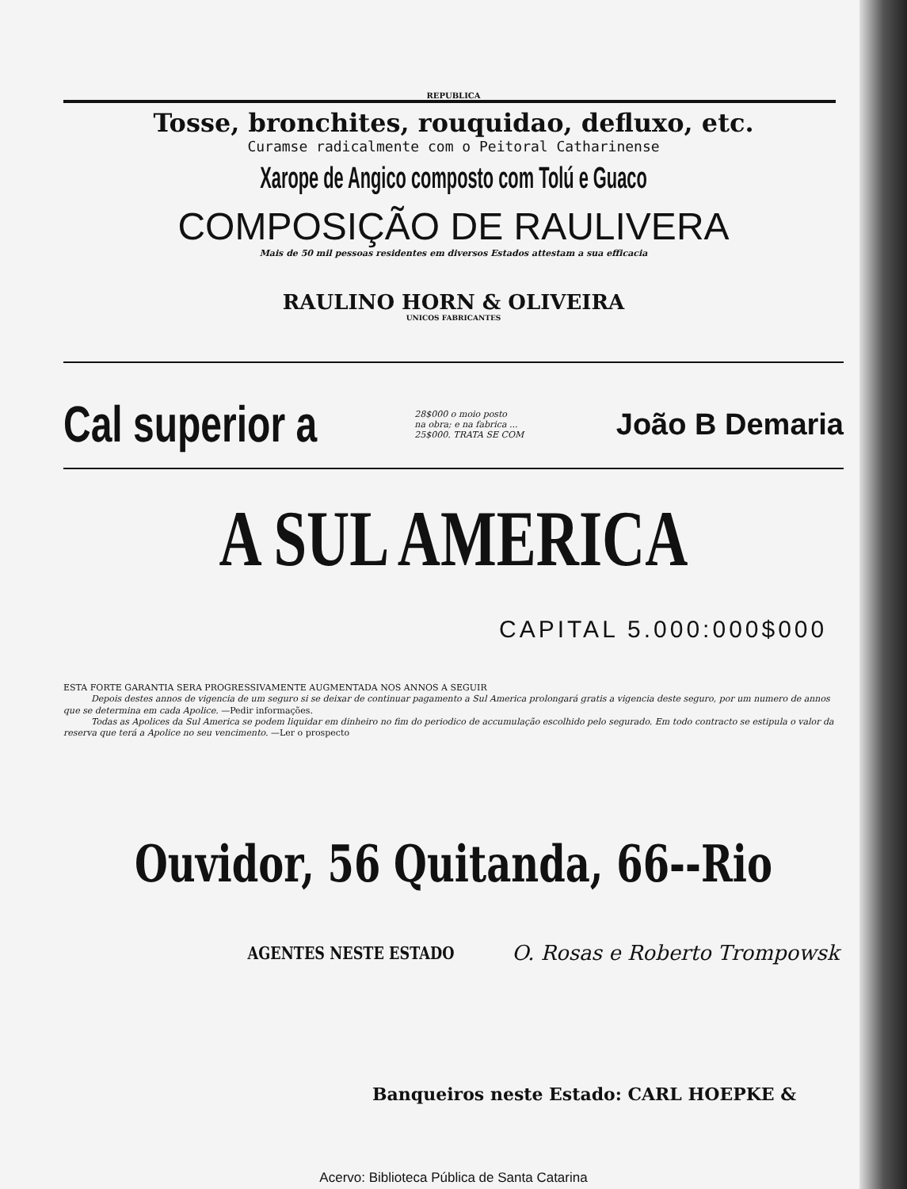REPUBLICA
Tosse, bronchites, rouquidao, defluxo, etc.
Curamse radicalmente com o Peitoral Catharinense
Xarope de Angico composto com Tolú e Guaco
COMPOSIÇÃO DE RAULIVERA
Mais de 50 mil pessoas residentes em diversos Estados attestam a sua efficacia
RAULINO HORN & OLIVEIRA
UNICOS FABRICANTES
Cal superior a
28$000 o moio posto
na obra; e na fabrica ...
25$000. TRATA SE COM
João B Demaria
A SUL AMERICA
CAPITAL 5.000:000$000
ESTA FORTE GARANTIA SERA PROGRESSIVAMENTE AUGMENTADA NOS ANNOS A SEGUIR
Depois destes annos de vigencia de um seguro si se deixar de continuar pagamento a Sul America prolongará gratis a vigencia deste seguro, por um numero de annos que se determina em cada Apolice. —Pedir informações.
Todas as Apolices da Sul America se podem liquidar em dinheiro no fim do periodico de accumulação escolhido pelo segurado. Em todo contracto se estipula o valor da reserva que terá a Apolice no seu vencimento. —Ler o prospecto
Ouvidor, 56 Quitanda, 66--Rio
AGENTES NESTE ESTADO O. Rosas e Roberto Trompowsk
Banqueiros neste Estado: CARL HOEPKE &
Acervo: Biblioteca Pública de Santa Catarina